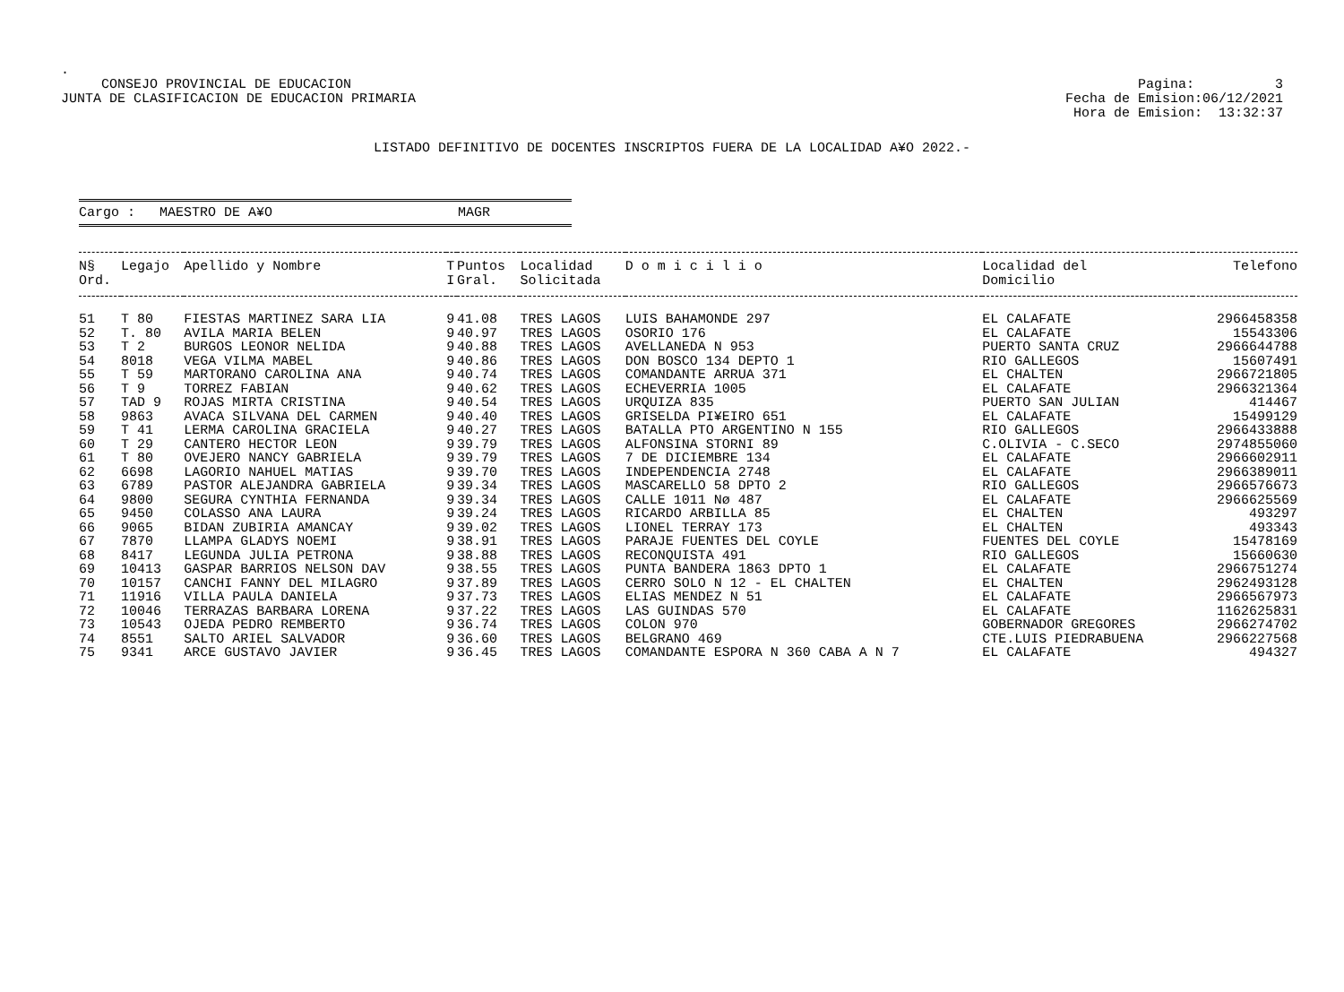.
CONSEJO PROVINCIAL DE EDUCACION
JUNTA DE CLASIFICACION DE EDUCACION PRIMARIA
Pagina: 3
Fecha de Emision:06/12/2021
Hora de Emision: 13:32:37
LISTADO DEFINITIVO DE DOCENTES INSCRIPTOS FUERA DE LA LOCALIDAD A¥O 2022.-
Cargo : MAESTRO DE A¥O MAGR
| N§ Ord. | Legajo | Apellido y Nombre | T I | Puntos Gral. | Localidad Solicitada | D o m i c i l i o | Localidad del Domicilio | Telefono |
| --- | --- | --- | --- | --- | --- | --- | --- | --- |
| 51 | T 80 | FIESTAS MARTINEZ SARA LIA | 9 | 41.08 | TRES LAGOS | LUIS BAHAMONDE 297 | EL CALAFATE | 2966458358 |
| 52 | T. 80 | AVILA MARIA BELEN | 9 | 40.97 | TRES LAGOS | OSORIO 176 | EL CALAFATE | 15543306 |
| 53 | T 2 | BURGOS LEONOR NELIDA | 9 | 40.88 | TRES LAGOS | AVELLANEDA N 953 | PUERTO SANTA CRUZ | 2966644788 |
| 54 | 8018 | VEGA VILMA MABEL | 9 | 40.86 | TRES LAGOS | DON BOSCO 134 DEPTO 1 | RIO GALLEGOS | 15607491 |
| 55 | T 59 | MARTORANO CAROLINA ANA | 9 | 40.74 | TRES LAGOS | COMANDANTE ARRUA 371 | EL CHALTEN | 2966721805 |
| 56 | T 9 | TORREZ FABIAN | 9 | 40.62 | TRES LAGOS | ECHEVERRIA 1005 | EL CALAFATE | 2966321364 |
| 57 | TAD 9 | ROJAS MIRTA CRISTINA | 9 | 40.54 | TRES LAGOS | URQUIZA 835 | PUERTO SAN JULIAN | 414467 |
| 58 | 9863 | AVACA SILVANA DEL CARMEN | 9 | 40.40 | TRES LAGOS | GRISELDA PI¥EIRO 651 | EL CALAFATE | 15499129 |
| 59 | T 41 | LERMA CAROLINA GRACIELA | 9 | 40.27 | TRES LAGOS | BATALLA PTO ARGENTINO N 155 | RIO GALLEGOS | 2966433888 |
| 60 | T 29 | CANTERO HECTOR LEON | 9 | 39.79 | TRES LAGOS | ALFONSINA STORNI 89 | C.OLIVIA - C.SECO | 2974855060 |
| 61 | T 80 | OVEJERO NANCY GABRIELA | 9 | 39.79 | TRES LAGOS | 7 DE DICIEMBRE 134 | EL CALAFATE | 2966602911 |
| 62 | 6698 | LAGORIO NAHUEL MATIAS | 9 | 39.70 | TRES LAGOS | INDEPENDENCIA 2748 | EL CALAFATE | 2966389011 |
| 63 | 6789 | PASTOR ALEJANDRA GABRIELA | 9 | 39.34 | TRES LAGOS | MASCARELLO 58 DPTO 2 | RIO GALLEGOS | 2966576673 |
| 64 | 9800 | SEGURA CYNTHIA FERNANDA | 9 | 39.34 | TRES LAGOS | CALLE 1011 Nø 487 | EL CALAFATE | 2966625569 |
| 65 | 9450 | COLASSO ANA LAURA | 9 | 39.24 | TRES LAGOS | RICARDO ARBILLA 85 | EL CHALTEN | 493297 |
| 66 | 9065 | BIDAN ZUBIRIA AMANCAY | 9 | 39.02 | TRES LAGOS | LIONEL TERRAY 173 | EL CHALTEN | 493343 |
| 67 | 7870 | LLAMPA GLADYS NOEMI | 9 | 38.91 | TRES LAGOS | PARAJE FUENTES DEL COYLE | FUENTES DEL COYLE | 15478169 |
| 68 | 8417 | LEGUNDA JULIA PETRONA | 9 | 38.88 | TRES LAGOS | RECONQUISTA 491 | RIO GALLEGOS | 15660630 |
| 69 | 10413 | GASPAR BARRIOS NELSON DAV | 9 | 38.55 | TRES LAGOS | PUNTA BANDERA 1863 DPTO 1 | EL CALAFATE | 2966751274 |
| 70 | 10157 | CANCHI FANNY DEL MILAGRO | 9 | 37.89 | TRES LAGOS | CERRO SOLO N 12 - EL CHALTEN | EL CHALTEN | 2962493128 |
| 71 | 11916 | VILLA PAULA DANIELA | 9 | 37.73 | TRES LAGOS | ELIAS MENDEZ N 51 | EL CALAFATE | 2966567973 |
| 72 | 10046 | TERRAZAS BARBARA LORENA | 9 | 37.22 | TRES LAGOS | LAS GUINDAS 570 | EL CALAFATE | 1162625831 |
| 73 | 10543 | OJEDA PEDRO REMBERTO | 9 | 36.74 | TRES LAGOS | COLON 970 | GOBERNADOR GREGORES | 2966274702 |
| 74 | 8551 | SALTO ARIEL SALVADOR | 9 | 36.60 | TRES LAGOS | BELGRANO 469 | CTE.LUIS PIEDRABUENA | 2966227568 |
| 75 | 9341 | ARCE GUSTAVO JAVIER | 9 | 36.45 | TRES LAGOS | COMANDANTE ESPORA N 360 CABA A N 7 | EL CALAFATE | 494327 |